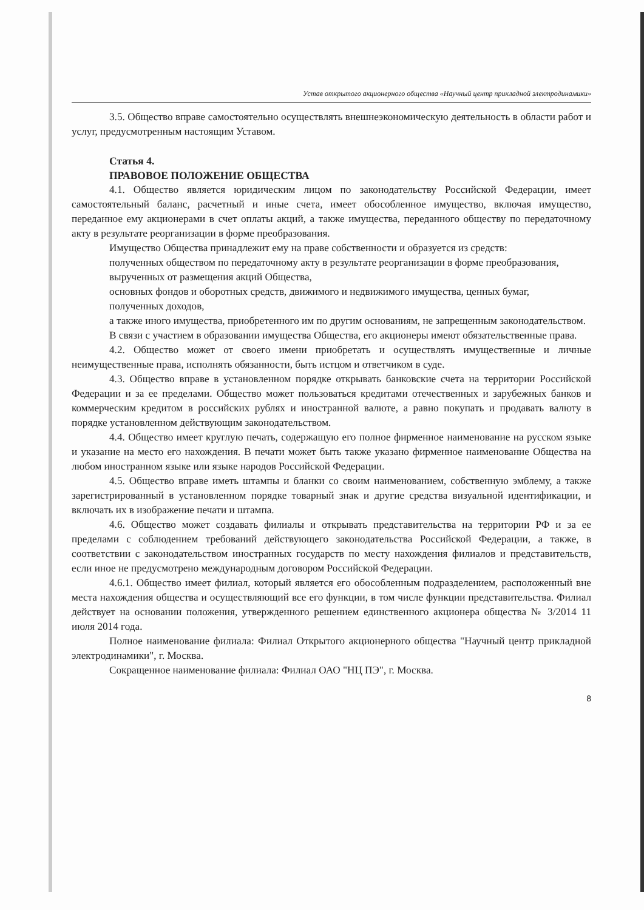Устав открытого акционерного общества «Научный центр прикладной электродинамики»
3.5. Общество вправе самостоятельно осуществлять внешнеэкономическую деятельность в области работ и услуг, предусмотренным настоящим Уставом.
Статья 4.
ПРАВОВОЕ ПОЛОЖЕНИЕ ОБЩЕСТВА
4.1. Общество является юридическим лицом по законодательству Российской Федерации, имеет самостоятельный баланс, расчетный и иные счета, имеет обособленное имущество, включая имущество, переданное ему акционерами в счет оплаты акций, а также имущества, переданного обществу по передаточному акту в результате реорганизации в форме преобразования.
Имущество Общества принадлежит ему на праве собственности и образуется из средств:
полученных обществом по передаточному акту в результате реорганизации в форме преобразования,
вырученных от размещения акций Общества,
основных фондов и оборотных средств, движимого и недвижимого имущества, ценных бумаг,
полученных доходов,
а также иного имущества, приобретенного им по другим основаниям, не запрещенным законодательством.
В связи с участием в образовании имущества Общества, его акционеры имеют обязательственные права.
4.2. Общество может от своего имени приобретать и осуществлять имущественные и личные неимущественные права, исполнять обязанности, быть истцом и ответчиком в суде.
4.3. Общество вправе в установленном порядке открывать банковские счета на территории Российской Федерации и за ее пределами. Общество может пользоваться кредитами отечественных и зарубежных банков и коммерческим кредитом в российских рублях и иностранной валюте, а равно покупать и продавать валюту в порядке установленном действующим законодательством.
4.4. Общество имеет круглую печать, содержащую его полное фирменное наименование на русском языке и указание на место его нахождения. В печати может быть также указано фирменное наименование Общества на любом иностранном языке или языке народов Российской Федерации.
4.5. Общество вправе иметь штампы и бланки со своим наименованием, собственную эмблему, а также зарегистрированный в установленном порядке товарный знак и другие средства визуальной идентификации, и включать их в изображение печати и штампа.
4.6. Общество может создавать филиалы и открывать представительства на территории РФ и за ее пределами с соблюдением требований действующего законодательства Российской Федерации, а также, в соответствии с законодательством иностранных государств по месту нахождения филиалов и представительств, если иное не предусмотрено международным договором Российской Федерации.
4.6.1. Общество имеет филиал, который является его обособленным подразделением, расположенный вне места нахождения общества и осуществляющий все его функции, в том числе функции представительства. Филиал действует на основании положения, утвержденного решением единственного акционера общества № 3/2014 11 июля 2014 года.
Полное наименование филиала: Филиал Открытого акционерного общества "Научный центр прикладной электродинамики", г. Москва.
Сокращенное наименование филиала: Филиал ОАО "НЦ ПЭ", г. Москва.
8